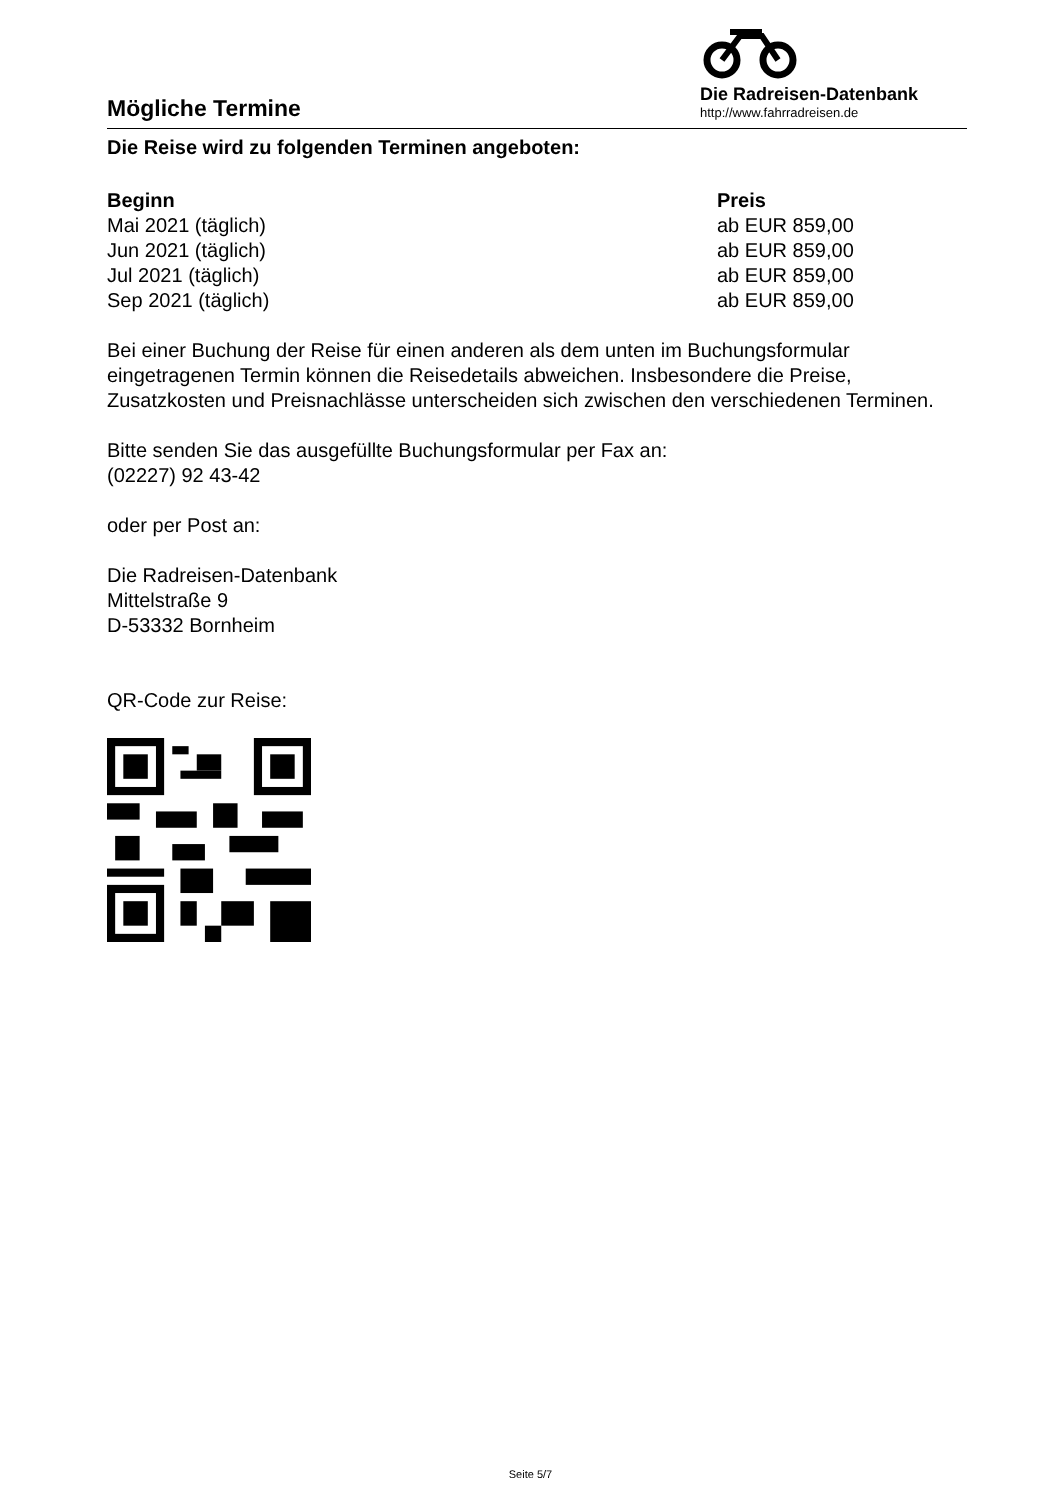Mögliche Termine
Die Radreisen-Datenbank
http://www.fahrradreisen.de
Die Reise wird zu folgenden Terminen angeboten:
| Beginn | Preis |
| --- | --- |
| Mai 2021 (täglich) | ab EUR 859,00 |
| Jun 2021 (täglich) | ab EUR 859,00 |
| Jul 2021 (täglich) | ab EUR 859,00 |
| Sep 2021 (täglich) | ab EUR 859,00 |
Bei einer Buchung der Reise für einen anderen als dem unten im Buchungsformular eingetragenen Termin können die Reisedetails abweichen. Insbesondere die Preise, Zusatzkosten und Preisnachlässe unterscheiden sich zwischen den verschiedenen Terminen.
Bitte senden Sie das ausgefüllte Buchungsformular per Fax an:
(02227) 92 43-42
oder per Post an:
Die Radreisen-Datenbank
Mittelstraße 9
D-53332 Bornheim
QR-Code zur Reise:
Seite 5/7